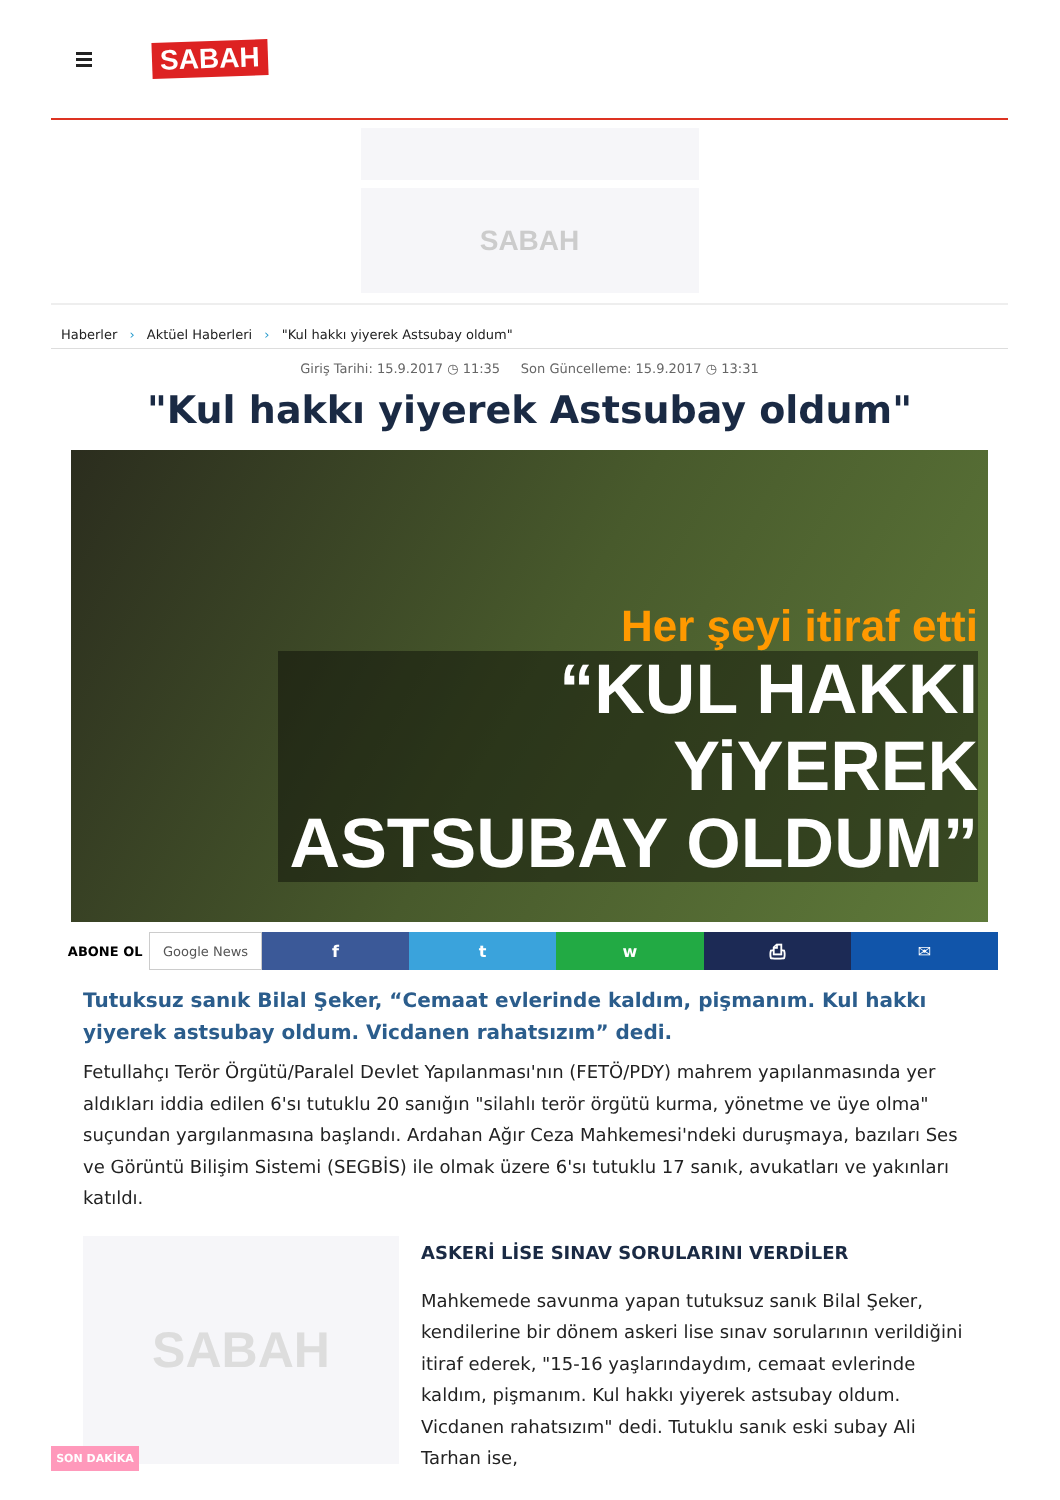SABAH
SABAH
Haberler › Aktüel Haberleri › "Kul hakkı yiyerek Astsubay oldum"
Giriş Tarihi: 15.9.2017 ◷ 11:35 Son Güncelleme: 15.9.2017 ◷ 13:31
"Kul hakkı yiyerek Astsubay oldum"
Her şeyi itiraf etti
“KUL HAKKI YiYEREK ASTSUBAY OLDUM”
ABONE OL Google News
f t w ⎙ ✉
Tutuksuz sanık Bilal Şeker, “Cemaat evlerinde kaldım, pişmanım. Kul hakkı yiyerek astsubay oldum. Vicdanen rahatsızım” dedi.
Fetullahçı Terör Örgütü/Paralel Devlet Yapılanması'nın (FETÖ/PDY) mahrem yapılanmasında yer aldıkları iddia edilen 6'sı tutuklu 20 sanığın "silahlı terör örgütü kurma, yönetme ve üye olma" suçundan yargılanmasına başlandı. Ardahan Ağır Ceza Mahkemesi'ndeki duruşmaya, bazıları Ses ve Görüntü Bilişim Sistemi (SEGBİS) ile olmak üzere 6'sı tutuklu 17 sanık, avukatları ve yakınları katıldı.
SABAH
ASKERİ LİSE SINAV SORULARINI VERDİLER
Mahkemede savunma yapan tutuksuz sanık Bilal Şeker, kendilerine bir dönem askeri lise sınav sorularının verildiğini itiraf ederek, "15-16 yaşlarındaydım, cemaat evlerinde kaldım, pişmanım. Kul hakkı yiyerek astsubay oldum. Vicdanen rahatsızım" dedi. Tutuklu sanık eski subay Ali Tarhan ise,
SON DAKİKA